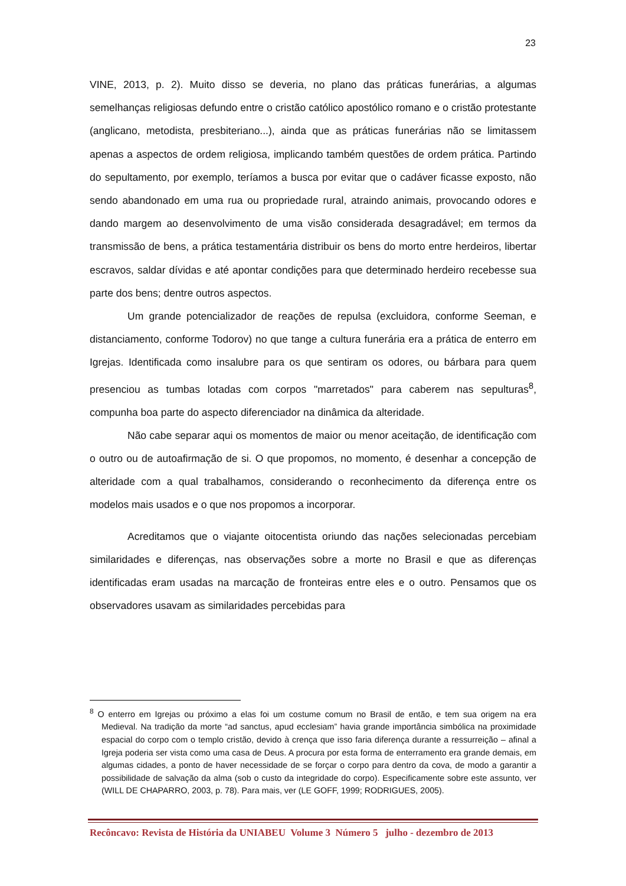23
VINE, 2013, p. 2). Muito disso se deveria, no plano das práticas funerárias, a algumas semelhanças religiosas defundo entre o cristão católico apostólico romano e o cristão protestante (anglicano, metodista, presbiteriano...), ainda que as práticas funerárias não se limitassem apenas a aspectos de ordem religiosa, implicando também questões de ordem prática. Partindo do sepultamento, por exemplo, teríamos a busca por evitar que o cadáver ficasse exposto, não sendo abandonado em uma rua ou propriedade rural, atraindo animais, provocando odores e dando margem ao desenvolvimento de uma visão considerada desagradável; em termos da transmissão de bens, a prática testamentária distribuir os bens do morto entre herdeiros, libertar escravos, saldar dívidas e até apontar condições para que determinado herdeiro recebesse sua parte dos bens; dentre outros aspectos.
Um grande potencializador de reações de repulsa (excluidora, conforme Seeman, e distanciamento, conforme Todorov) no que tange a cultura funerária era a prática de enterro em Igrejas. Identificada como insalubre para os que sentiram os odores, ou bárbara para quem presenciou as tumbas lotadas com corpos "marretados" para caberem nas sepulturas<sup>8</sup>, compunha boa parte do aspecto diferenciador na dinâmica da alteridade.
Não cabe separar aqui os momentos de maior ou menor aceitação, de identificação com o outro ou de autoafirmação de si. O que propomos, no momento, é desenhar a concepção de alteridade com a qual trabalhamos, considerando o reconhecimento da diferença entre os modelos mais usados e o que nos propomos a incorporar.
Acreditamos que o viajante oitocentista oriundo das nações selecionadas percebiam similaridades e diferenças, nas observações sobre a morte no Brasil e que as diferenças identificadas eram usadas na marcação de fronteiras entre eles e o outro. Pensamos que os observadores usavam as similaridades percebidas para
<sup>8</sup> O enterro em Igrejas ou próximo a elas foi um costume comum no Brasil de então, e tem sua origem na era Medieval. Na tradição da morte “ad sanctus, apud ecclesiam” havia grande importância simbólica na proximidade espacial do corpo com o templo cristão, devido à crença que isso faria diferença durante a ressurreição – afinal a Igreja poderia ser vista como uma casa de Deus. A procura por esta forma de enterramento era grande demais, em algumas cidades, a ponto de haver necessidade de se forçar o corpo para dentro da cova, de modo a garantir a possibilidade de salvação da alma (sob o custo da integridade do corpo). Especificamente sobre este assunto, ver (WILL DE CHAPARRO, 2003, p. 78). Para mais, ver (LE GOFF, 1999; RODRIGUES, 2005).
Recôncavo: Revista de História da UNIABEU Volume 3 Número 5 julho - dezembro de 2013